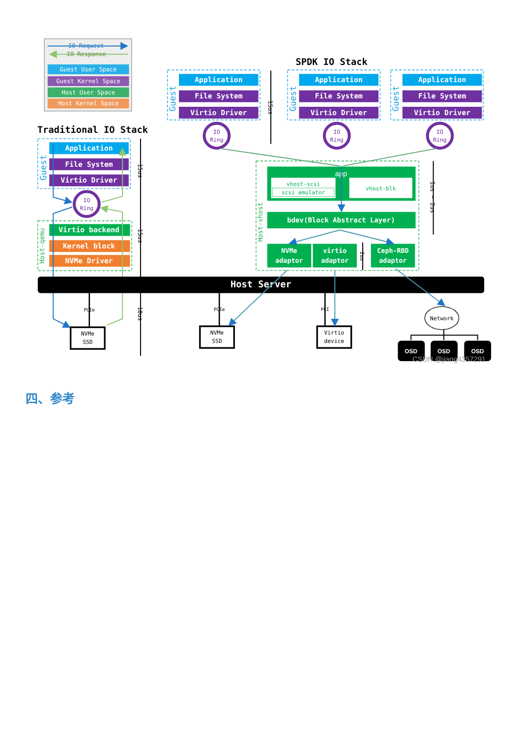IO Request
IO Response
Guest User Space
Guest Kernel Space
Host User Space
Host Kernel Space
Traditional IO Stack
SPDK IO Stack
Guest
Application
File System
Virtio Driver
IO
Ring
Host-qemu
Virtio backend
Kernel block
NVMe Driver
15us
15us
10us
Host Server
PCIe
PCIe
PCI
NVMe
SSD
NVMe
SSD
Virtio
device
Network
OSD
OSD
OSD
CSDN @jiang4357291
Guest
Application
File System
Virtio Driver
IO
Ring
Guest
Application
File System
Virtio Driver
IO
Ring
Guest
Application
File System
Virtio Driver
IO
Ring
15us
Host-vhost
app
vhost-scsi
scsi emulator
vhost-blk
bdev(Block Abstract Layer)
NVMe
adaptor
virtio
adaptor
Ceph-RBD
adaptor
2us
1us ~ 2us
四、参考